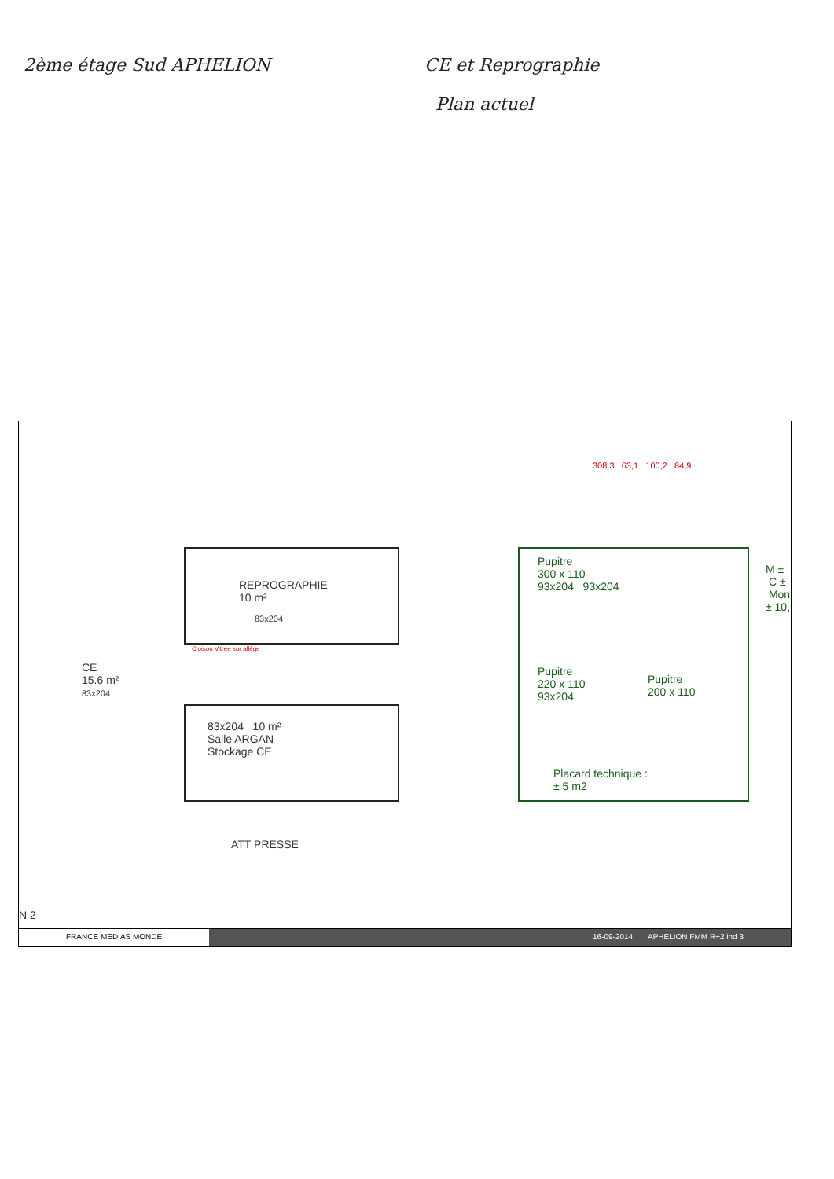2ème étage Sud APHELION
CE et Reprographie
Plan actuel
308,3 63,1 100,2 84,9
REPROGRAPHIE
10 m²
83x204
Cloison Vitrée sur allège
CE
15.6 m²
83x204
83x204 10 m²
Salle ARGAN
Stockage CE
Pupitre
300 x 110
93x204 93x204
Pupitre
220 x 110
93x204
Pupitre
200 x 110
Placard technique :
± 5 m2
M ± C ± Mon ± 10,
ATT PRESSE
N 2
FRANCE MEDIAS MONDE 16-09-2014 APHELION FMM R+2 ind 3